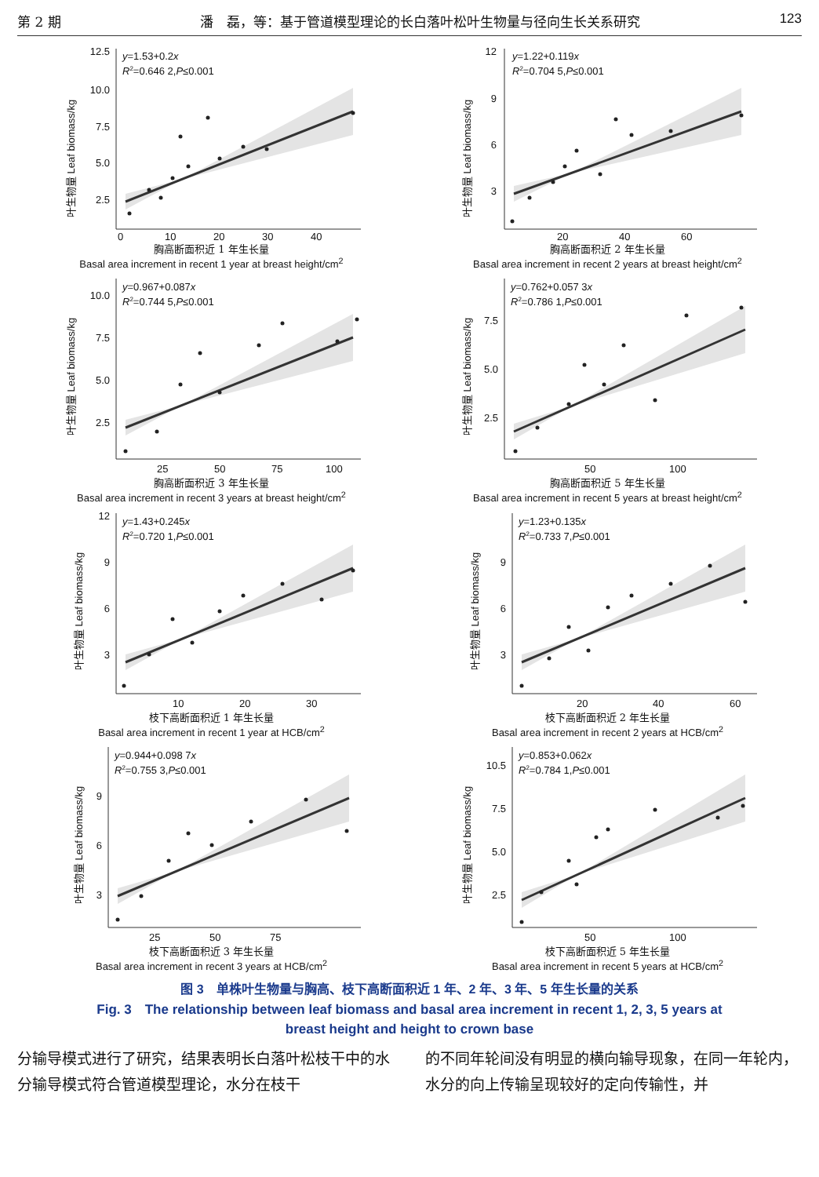第 2 期 潘　磊，等：基于管道模型理论的长白落叶松叶生物量与径向生长关系研究 123
叶生物量 Leaf biomass/kg
12.5
10.0
7.5
5.0
2.5
0
10
20
30
40
y=1.53+0.2x
R2=0.646 2,P≤0.001
胸高断面积近 1 年生长量
Basal area increment in recent 1 year at breast height/cm<sup>2</sup>
叶生物量 Leaf biomass/kg
12
9
6
3
20
40
60
y=1.22+0.119x
R2=0.704 5,P≤0.001
胸高断面积近 2 年生长量
Basal area increment in recent 2 years at breast height/cm<sup>2</sup>
叶生物量 Leaf biomass/kg
10.0
7.5
5.0
2.5
25
50
75
100
y=0.967+0.087x
R2=0.744 5,P≤0.001
胸高断面积近 3 年生长量
Basal area increment in recent 3 years at breast height/cm<sup>2</sup>
叶生物量 Leaf biomass/kg
7.5
5.0
2.5
50
100
y=0.762+0.057 3x
R2=0.786 1,P≤0.001
胸高断面积近 5 年生长量
Basal area increment in recent 5 years at breast height/cm<sup>2</sup>
叶生物量 Leaf biomass/kg
12
9
6
3
10
20
30
y=1.43+0.245x
R2=0.720 1,P≤0.001
枝下高断面积近 1 年生长量
Basal area increment in recent 1 year at HCB/cm<sup>2</sup>
叶生物量 Leaf biomass/kg
9
6
3
20
40
60
y=1.23+0.135x
R2=0.733 7,P≤0.001
枝下高断面积近 2 年生长量
Basal area increment in recent 2 years at HCB/cm<sup>2</sup>
叶生物量 Leaf biomass/kg
9
6
3
25
50
75
y=0.944+0.098 7x
R2=0.755 3,P≤0.001
枝下高断面积近 3 年生长量
Basal area increment in recent 3 years at HCB/cm<sup>2</sup>
叶生物量 Leaf biomass/kg
10.5
7.5
5.0
2.5
50
100
y=0.853+0.062x
R2=0.784 1,P≤0.001
枝下高断面积近 5 年生长量
Basal area increment in recent 5 years at HCB/cm<sup>2</sup>
图 3　单株叶生物量与胸高、枝下高断面积近 1 年、2 年、3 年、5 年生长量的关系
Fig. 3　The relationship between leaf biomass and basal area increment in recent 1, 2, 3, 5 years at
breast height and height to crown base
分输导模式进行了研究，结果表明长白落叶松枝干中的水分输导模式符合管道模型理论，水分在枝干
的不同年轮间没有明显的横向输导现象，在同一年轮内，水分的向上传输呈现较好的定向传输性，并